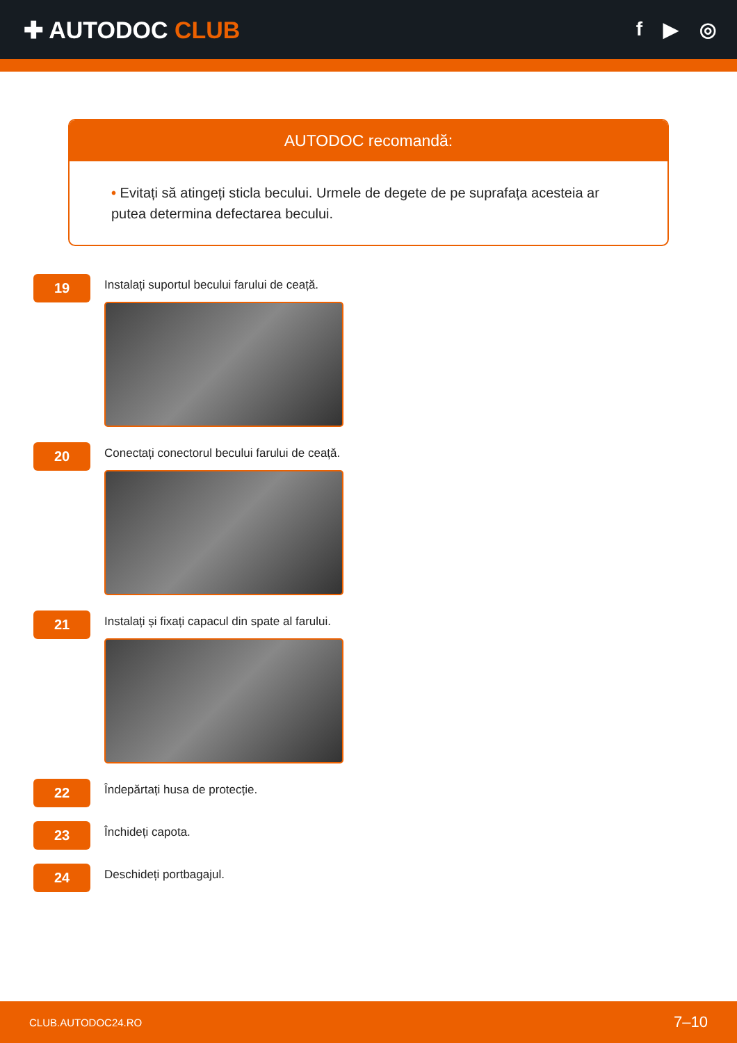✚ AUTODOC CLUB
f ▶ ◎
AUTODOC recomandă:
• Evitați să atingeți sticla becului. Urmele de degete de pe suprafața acesteia ar putea determina defectarea becului.
19
Instalați suportul becului farului de ceață.
20
Conectați conectorul becului farului de ceață.
21
Instalați și fixați capacul din spate al farului.
22
Îndepărtați husa de protecție.
23
Închideți capota.
24
Deschideți portbagajul.
CLUB.AUTODOC24.RO 7–10